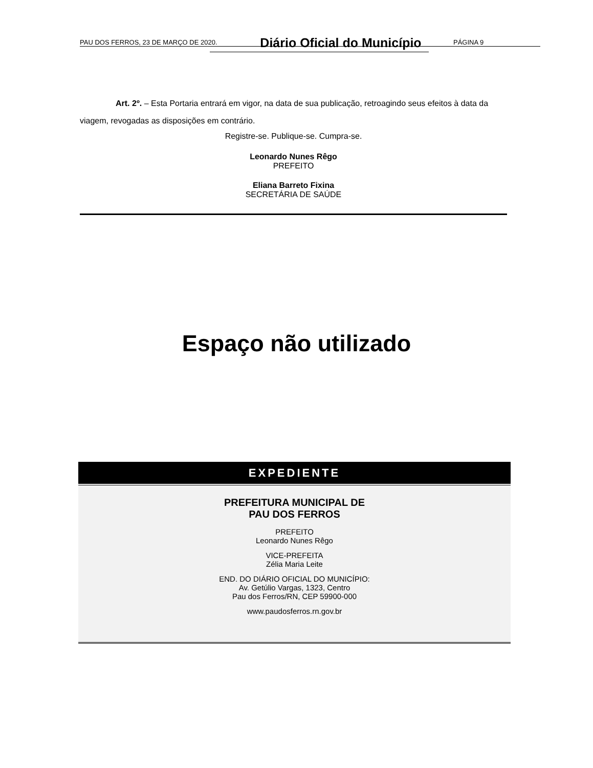PAU DOS FERROS, 23 DE MARÇO DE 2020. Diário Oficial do Município PÁGINA 9
Art. 2º. – Esta Portaria entrará em vigor, na data de sua publicação, retroagindo seus efeitos à data da viagem, revogadas as disposições em contrário.
Registre-se. Publique-se. Cumpra-se.
Leonardo Nunes Rêgo
PREFEITO
Eliana Barreto Fixina
SECRETÁRIA DE SAÚDE
Espaço não utilizado
EXPEDIENTE
PREFEITURA MUNICIPAL DE
PAU DOS FERROS
PREFEITO
Leonardo Nunes Rêgo
VICE-PREFEITA
Zélia Maria Leite
END. DO DIÁRIO OFICIAL DO MUNICÍPIO:
Av. Getúlio Vargas, 1323, Centro
Pau dos Ferros/RN, CEP 59900-000
www.paudosferros.rn.gov.br